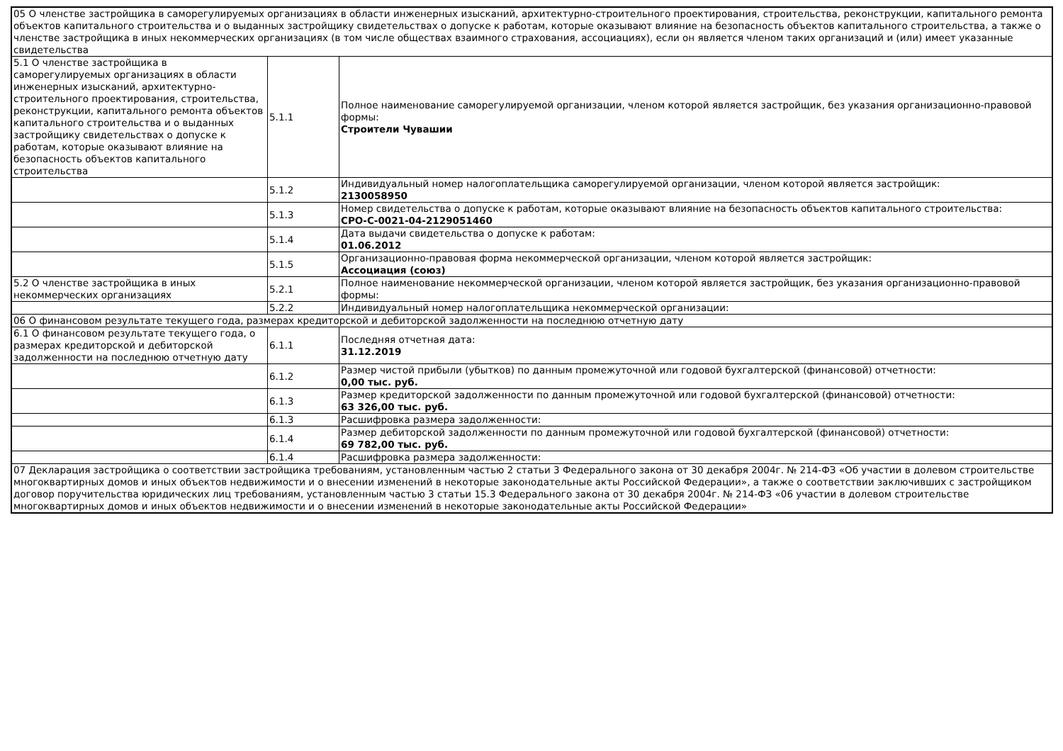| 05 О членстве застройщика в саморегулируемых организациях в области инженерных изысканий, архитектурно-строительного проектирования, строительства, реконструкции, капитального ремонта объектов капитального строительства и о выданных застройщику свидетельствах о допуске к работам, которые оказывают влияние на безопасность объектов капитального строительства, а также о членстве застройщика в иных некоммерческих организациях (в том числе обществах взаимного страхования, ассоциациях), если он является членом таких организаций и (или) имеет указанные свидетельства | | |
| 5.1 О членстве застройщика в саморегулируемых организациях в области инженерных изысканий, архитектурно-строительного проектирования, строительства, реконструкции, капитального ремонта объектов капитального строительства и о выданных застройщику свидетельствах о допуске к работам, которые оказывают влияние на безопасность объектов капитального строительства | 5.1.1 | Полное наименование саморегулируемой организации, членом которой является застройщик, без указания организационно-правовой формы: Строители Чувашии |
| | 5.1.2 | Индивидуальный номер налогоплательщика саморегулируемой организации, членом которой является застройщик: 2130058950 |
| | 5.1.3 | Номер свидетельства о допуске к работам, которые оказывают влияние на безопасность объектов капитального строительства: СРО-С-0021-04-2129051460 |
| | 5.1.4 | Дата выдачи свидетельства о допуске к работам: 01.06.2012 |
| | 5.1.5 | Организационно-правовая форма некоммерческой организации, членом которой является застройщик: Ассоциация (союз) |
| 5.2 О членстве застройщика в иных некоммерческих организациях | 5.2.1 | Полное наименование некоммерческой организации, членом которой является застройщик, без указания организационно-правовой формы: |
| | 5.2.2 | Индивидуальный номер налогоплательщика некоммерческой организации: |
| 06 О финансовом результате текущего года, размерах кредиторской и дебиторской задолженности на последнюю отчетную дату | | |
| 6.1 О финансовом результате текущего года, о размерах кредиторской и дебиторской задолженности на последнюю отчетную дату | 6.1.1 | Последняя отчетная дата: 31.12.2019 |
| | 6.1.2 | Размер чистой прибыли (убытков) по данным промежуточной или годовой бухгалтерской (финансовой) отчетности: 0,00 тыс. руб. |
| | 6.1.3 | Размер кредиторской задолженности по данным промежуточной или годовой бухгалтерской (финансовой) отчетности: 63 326,00 тыс. руб. |
| | 6.1.3 | Расшифровка размера задолженности: |
| | 6.1.4 | Размер дебиторской задолженности по данным промежуточной или годовой бухгалтерской (финансовой) отчетности: 69 782,00 тыс. руб. |
| | 6.1.4 | Расшифровка размера задолженности: |
| 07 Декларация застройщика о соответствии застройщика требованиям, установленным частью 2 статьи 3 Федерального закона от 30 декабря 2004г. № 214-ФЗ «Об участии в долевом строительстве многоквартирных домов и иных объектов недвижимости и о внесении изменений в некоторые законодательные акты Российской Федерации», а также о соответствии заключивших с застройщиком договор поручительства юридических лиц требованиям, установленным частью 3 статьи 15.3 Федерального закона от 30 декабря 2004г. № 214-ФЗ «06 участии в долевом строительстве многоквартирных домов и иных объектов недвижимости и о внесении изменений в некоторые законодательные акты Российской Федерации» | | |